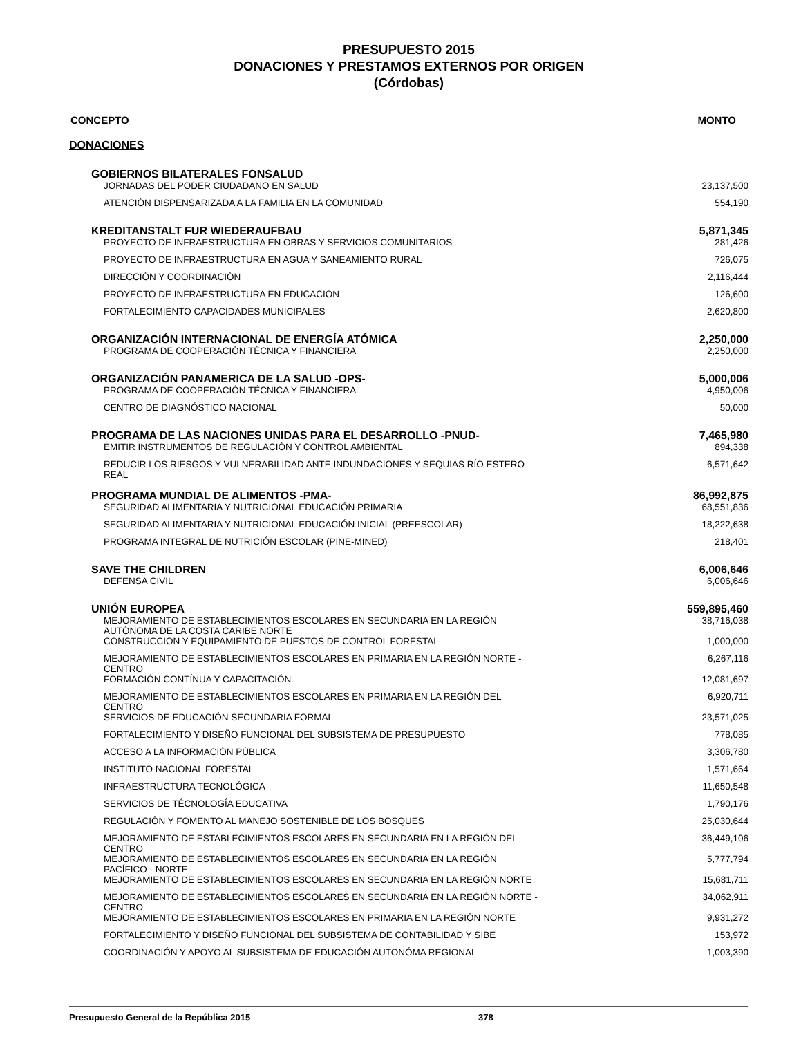PRESUPUESTO 2015
DONACIONES Y PRESTAMOS EXTERNOS POR ORIGEN
(Córdobas)
CONCEPTO MONTO
DONACIONES
| GOBIERNOS BILATERALES FONSALUD | |
| JORNADAS DEL PODER CIUDADANO EN SALUD | 23,137,500 |
| ATENCIÓN DISPENSARIZADA A LA FAMILIA EN LA COMUNIDAD | 554,190 |
| KREDITANSTALT FUR WIEDERAUFBAU | 5,871,345 |
| PROYECTO DE INFRAESTRUCTURA EN OBRAS Y SERVICIOS COMUNITARIOS | 281,426 |
| PROYECTO DE INFRAESTRUCTURA EN AGUA Y SANEAMIENTO RURAL | 726,075 |
| DIRECCIÓN Y COORDINACIÓN | 2,116,444 |
| PROYECTO DE INFRAESTRUCTURA EN EDUCACION | 126,600 |
| FORTALECIMIENTO CAPACIDADES MUNICIPALES | 2,620,800 |
| ORGANIZACIÓN INTERNACIONAL DE ENERGÍA ATÓMICA | 2,250,000 |
| PROGRAMA DE COOPERACIÓN TÉCNICA Y FINANCIERA | 2,250,000 |
| ORGANIZACIÓN PANAMERICA DE LA SALUD -OPS- | 5,000,006 |
| PROGRAMA DE COOPERACIÓN TÉCNICA Y FINANCIERA | 4,950,006 |
| CENTRO DE DIAGNÓSTICO NACIONAL | 50,000 |
| PROGRAMA DE LAS NACIONES UNIDAS PARA EL DESARROLLO -PNUD- | 7,465,980 |
| EMITIR INSTRUMENTOS DE REGULACIÓN Y CONTROL AMBIENTAL | 894,338 |
| REDUCIR LOS RIESGOS Y VULNERABILIDAD ANTE INDUNDACIONES Y SEQUIAS RÍO ESTERO REAL | 6,571,642 |
| PROGRAMA MUNDIAL DE ALIMENTOS -PMA- | 86,992,875 |
| SEGURIDAD ALIMENTARIA Y NUTRICIONAL EDUCACIÓN PRIMARIA | 68,551,836 |
| SEGURIDAD ALIMENTARIA Y NUTRICIONAL EDUCACIÓN INICIAL (PREESCOLAR) | 18,222,638 |
| PROGRAMA INTEGRAL DE NUTRICIÓN ESCOLAR (PINE-MINED) | 218,401 |
| SAVE THE CHILDREN | 6,006,646 |
| DEFENSA CIVIL | 6,006,646 |
| UNIÓN EUROPEA | 559,895,460 |
| MEJORAMIENTO DE ESTABLECIMIENTOS ESCOLARES EN SECUNDARIA EN LA REGIÓN AUTÓNOMA DE LA COSTA CARIBE NORTE | 38,716,038 |
| CONSTRUCCION Y EQUIPAMIENTO DE PUESTOS DE CONTROL FORESTAL | 1,000,000 |
| MEJORAMIENTO DE ESTABLECIMIENTOS ESCOLARES EN PRIMARIA EN LA REGIÓN NORTE - CENTRO | 6,267,116 |
| FORMACIÓN CONTÍNUA Y CAPACITACIÓN | 12,081,697 |
| MEJORAMIENTO DE ESTABLECIMIENTOS ESCOLARES EN PRIMARIA EN LA REGIÓN DEL CENTRO | 6,920,711 |
| SERVICIOS DE EDUCACIÓN SECUNDARIA FORMAL | 23,571,025 |
| FORTALECIMIENTO Y DISEÑO FUNCIONAL DEL SUBSISTEMA DE PRESUPUESTO | 778,085 |
| ACCESO A LA INFORMACIÓN PÚBLICA | 3,306,780 |
| INSTITUTO NACIONAL FORESTAL | 1,571,664 |
| INFRAESTRUCTURA TECNOLÓGICA | 11,650,548 |
| SERVICIOS DE TÉCNOLOGÍA EDUCATIVA | 1,790,176 |
| REGULACIÓN Y FOMENTO AL MANEJO SOSTENIBLE DE LOS BOSQUES | 25,030,644 |
| MEJORAMIENTO DE ESTABLECIMIENTOS ESCOLARES EN SECUNDARIA EN LA REGIÓN DEL CENTRO | 36,449,106 |
| MEJORAMIENTO DE ESTABLECIMIENTOS ESCOLARES EN SECUNDARIA EN LA REGIÓN PACÍFICO - NORTE | 5,777,794 |
| MEJORAMIENTO DE ESTABLECIMIENTOS ESCOLARES EN SECUNDARIA EN LA REGIÓN NORTE | 15,681,711 |
| MEJORAMIENTO DE ESTABLECIMIENTOS ESCOLARES EN SECUNDARIA EN LA REGIÓN NORTE - CENTRO | 34,062,911 |
| MEJORAMIENTO DE ESTABLECIMIENTOS ESCOLARES EN PRIMARIA EN LA REGIÓN NORTE | 9,931,272 |
| FORTALECIMIENTO Y DISEÑO FUNCIONAL DEL SUBSISTEMA DE CONTABILIDAD Y SIBE | 153,972 |
| COORDINACIÓN Y APOYO AL SUBSISTEMA DE EDUCACIÓN AUTONÓMA REGIONAL | 1,003,390 |
Presupuesto General de la República 2015 378